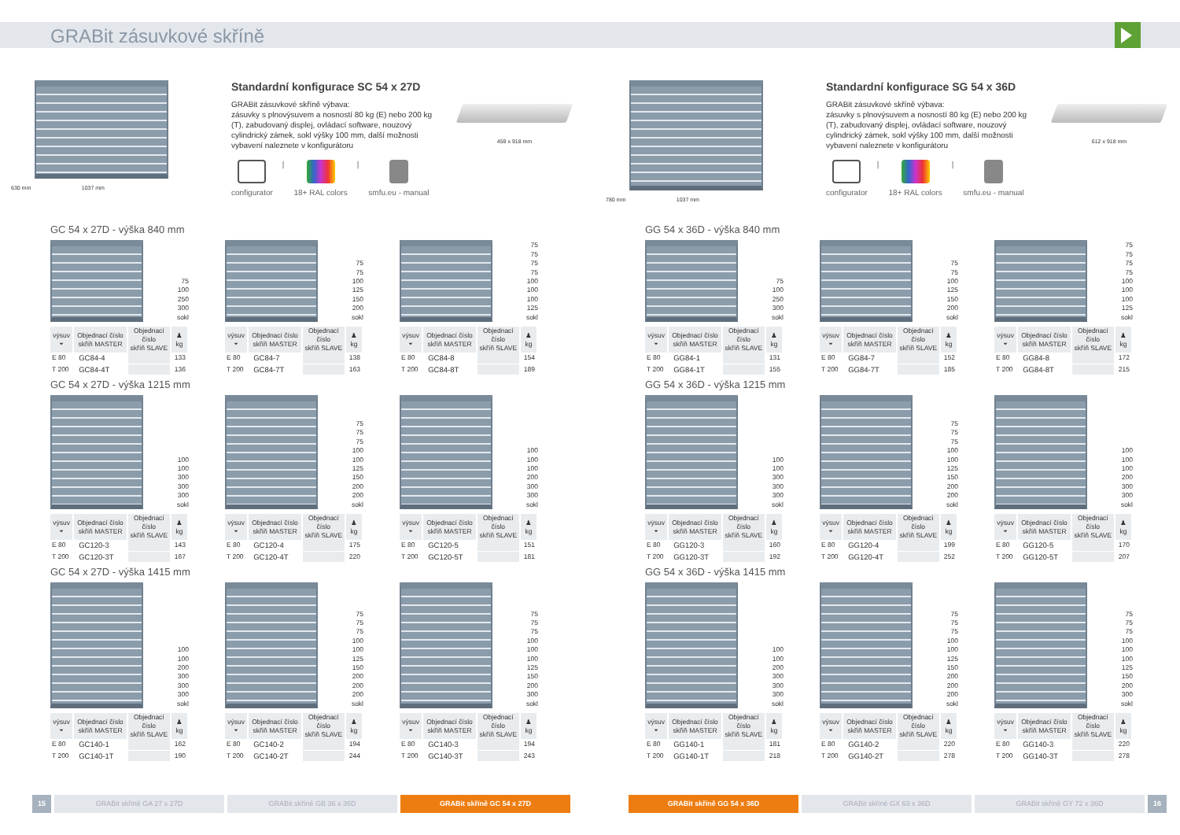GRABit zásuvkové skříně
630 mm 1037 mm
Standardní konfigurace SC 54 x 27D
GRABit zásuvkové skříně výbava:
zásuvky s plnovýsuvem a nosností 80 kg (E) nebo 200 kg (T), zabudovaný displej, ovládací software, nouzový cylindrický zámek, sokl výšky 100 mm, další možnosti vybavení naleznete v konfigurátoru
configurator | 18+ RAL colors | smfu.eu - manual
459 x 918 mm
GC 54 x 27D - výška 840 mm
75
100
250
300
sokl
| výsuv ⏷ | Objednací číslo skříň MASTER | Objednací číslo skříň SLAVE | ♟ kg |
| --- | --- | --- | --- |
| E 80 | GC84-4 | | 133 |
| T 200 | GC84-4T | | 136 |
75
75
100
125
150
200
sokl
| výsuv ⏷ | Objednací číslo skříň MASTER | Objednací číslo skříň SLAVE | ♟ kg |
| --- | --- | --- | --- |
| E 80 | GC84-7 | | 138 |
| T 200 | GC84-7T | | 163 |
75
75
75
75
100
100
100
125
sokl
| výsuv ⏷ | Objednací číslo skříň MASTER | Objednací číslo skříň SLAVE | ♟ kg |
| --- | --- | --- | --- |
| E 80 | GC84-8 | | 154 |
| T 200 | GC84-8T | | 189 |
GC 54 x 27D - výška 1215 mm
100
100
300
300
300
sokl
| výsuv ⏷ | Objednací číslo skříň MASTER | Objednací číslo skříň SLAVE | ♟ kg |
| --- | --- | --- | --- |
| E 80 | GC120-3 | | 143 |
| T 200 | GC120-3T | | 167 |
75
75
75
100
100
125
150
200
200
sokl
| výsuv ⏷ | Objednací číslo skříň MASTER | Objednací číslo skříň SLAVE | ♟ kg |
| --- | --- | --- | --- |
| E 80 | GC120-4 | | 175 |
| T 200 | GC120-4T | | 220 |
100
100
100
200
300
300
sokl
| výsuv ⏷ | Objednací číslo skříň MASTER | Objednací číslo skříň SLAVE | ♟ kg |
| --- | --- | --- | --- |
| E 80 | GC120-5 | | 151 |
| T 200 | GC120-5T | | 181 |
GC 54 x 27D - výška 1415 mm
100
100
200
300
300
300
sokl
| výsuv ⏷ | Objednací číslo skříň MASTER | Objednací číslo skříň SLAVE | ♟ kg |
| --- | --- | --- | --- |
| E 80 | GC140-1 | | 162 |
| T 200 | GC140-1T | | 190 |
75
75
75
100
100
125
150
200
200
200
sokl
| výsuv ⏷ | Objednací číslo skříň MASTER | Objednací číslo skříň SLAVE | ♟ kg |
| --- | --- | --- | --- |
| E 80 | GC140-2 | | 194 |
| T 200 | GC140-2T | | 244 |
75
75
75
100
100
100
125
150
200
300
sokl
| výsuv ⏷ | Objednací číslo skříň MASTER | Objednací číslo skříň SLAVE | ♟ kg |
| --- | --- | --- | --- |
| E 80 | GC140-3 | | 194 |
| T 200 | GC140-3T | | 243 |
780 mm 1037 mm
Standardní konfigurace SG 54 x 36D
GRABit zásuvkové skříně výbava:
zásuvky s plnovýsuvem a nosností 80 kg (E) nebo 200 kg (T), zabudovaný displej, ovládací software, nouzový cylindrický zámek, sokl výšky 100 mm, další možnosti vybavení naleznete v konfigurátoru
configurator | 18+ RAL colors | smfu.eu - manual
612 x 918 mm
GG 54 x 36D - výška 840 mm
75
100
250
300
sokl
| výsuv ⏷ | Objednací číslo skříň MASTER | Objednací číslo skříň SLAVE | ♟ kg |
| --- | --- | --- | --- |
| E 80 | GG84-1 | | 131 |
| T 200 | GG84-1T | | 155 |
75
75
100
125
150
200
sokl
| výsuv ⏷ | Objednací číslo skříň MASTER | Objednací číslo skříň SLAVE | ♟ kg |
| --- | --- | --- | --- |
| E 80 | GG84-7 | | 152 |
| T 200 | GG84-7T | | 185 |
75
75
75
75
100
100
100
125
sokl
| výsuv ⏷ | Objednací číslo skříň MASTER | Objednací číslo skříň SLAVE | ♟ kg |
| --- | --- | --- | --- |
| E 80 | GG84-8 | | 172 |
| T 200 | GG84-8T | | 215 |
GG 54 x 36D - výška 1215 mm
100
100
300
300
300
sokl
| výsuv ⏷ | Objednací číslo skříň MASTER | Objednací číslo skříň SLAVE | ♟ kg |
| --- | --- | --- | --- |
| E 80 | GG120-3 | | 160 |
| T 200 | GG120-3T | | 192 |
75
75
75
100
100
125
150
200
200
sokl
| výsuv ⏷ | Objednací číslo skříň MASTER | Objednací číslo skříň SLAVE | ♟ kg |
| --- | --- | --- | --- |
| E 80 | GG120-4 | | 199 |
| T 200 | GG120-4T | | 252 |
100
100
100
200
300
300
sokl
| výsuv ⏷ | Objednací číslo skříň MASTER | Objednací číslo skříň SLAVE | ♟ kg |
| --- | --- | --- | --- |
| E 80 | GG120-5 | | 170 |
| T 200 | GG120-5T | | 207 |
GG 54 x 36D - výška 1415 mm
100
100
200
300
300
300
sokl
| výsuv ⏷ | Objednací číslo skříň MASTER | Objednací číslo skříň SLAVE | ♟ kg |
| --- | --- | --- | --- |
| E 80 | GG140-1 | | 181 |
| T 200 | GG140-1T | | 218 |
75
75
75
100
100
125
150
200
200
200
sokl
| výsuv ⏷ | Objednací číslo skříň MASTER | Objednací číslo skříň SLAVE | ♟ kg |
| --- | --- | --- | --- |
| E 80 | GG140-2 | | 220 |
| T 200 | GG140-2T | | 278 |
75
75
75
100
100
100
125
150
200
300
sokl
| výsuv ⏷ | Objednací číslo skříň MASTER | Objednací číslo skříň SLAVE | ♟ kg |
| --- | --- | --- | --- |
| E 80 | GG140-3 | | 220 |
| T 200 | GG140-3T | | 278 |
15 GRABit skříně GA 27 x 27D GRABit skříně GB 36 x 36D GRABit skříně GC 54 x 27D GRABit skříně GG 54 x 36D GRABit skříně GX 63 x 36D GRABit skříně GY 72 x 36D 16